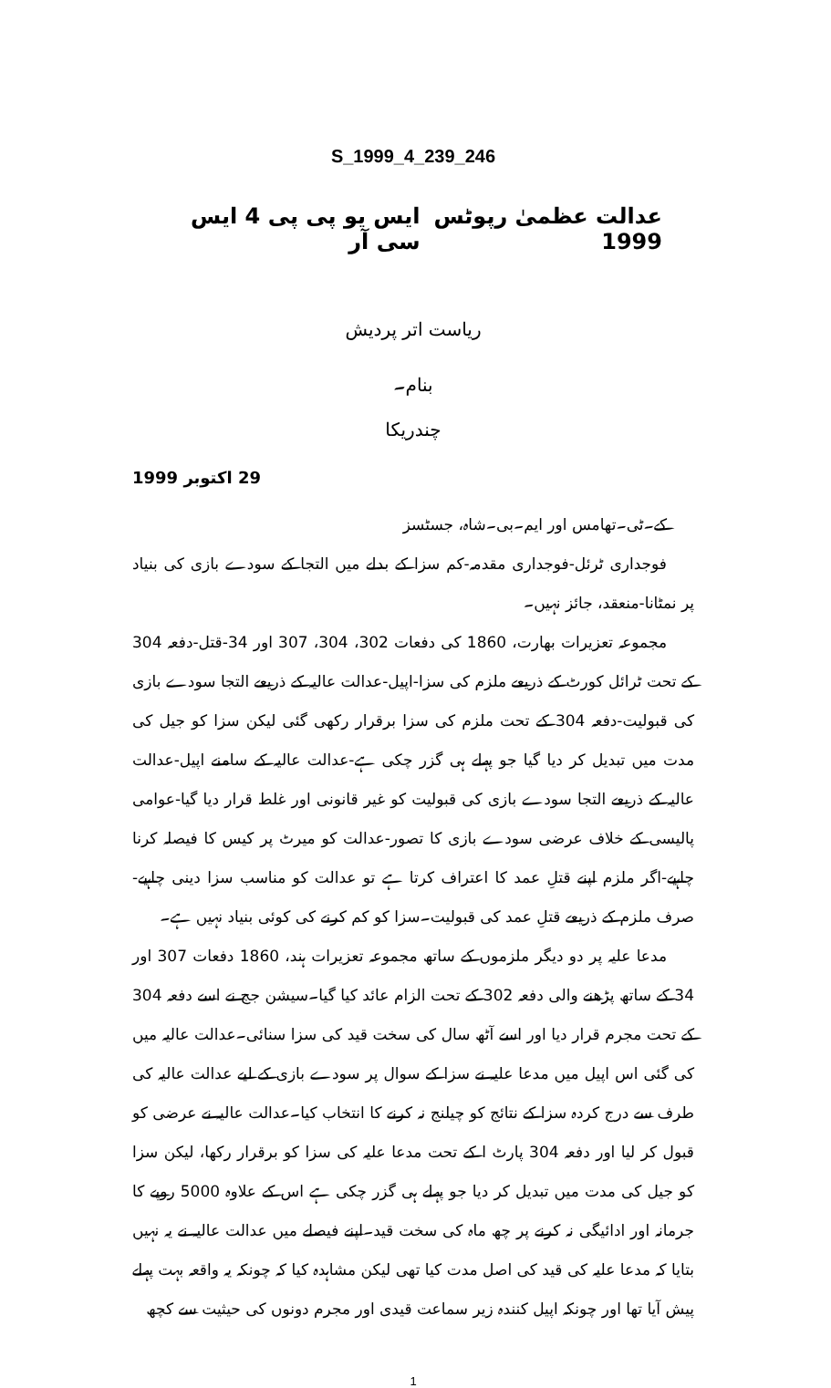S_1999_4_239_246
عدالت عظمیٰ رپوٹس 1999 ایس یو پی پی 4 ایس سی آر
ریاست اتر پردیش
بنام۔
چندریکا
29 اکتوبر 1999
کے۔ٹی۔تھامس اور ایم۔بی۔شاہ، جسٹسز
فوجداری ٹرئل-فوجداری مقدمہ-کم سزا کے بدلے میں التجا کے سودے بازی کی بنیاد پر نمٹانا-منعقد، جائز نہیں۔
مجموعہ تعزیرات بھارت، 1860 کی دفعات 302، 304، 307 اور 34-قتل-دفعہ 304 کے تحت ٹرائل کورٹ کے ذریعے ملزم کی سزا-اپیل-عدالت عالیہ کے ذریعے التجا سودے بازی کی قبولیت-دفعہ 304 کے تحت ملزم کی سزا برقرار رکھی گئی لیکن سزا کو جیل کی مدت میں تبدیل کر دیا گیا جو پہلے ہی گزر چکی ہے-عدالت عالیہ کے سامنے اپیل-عدالت عالیہ کے ذریعے التجا سودے بازی کی قبولیت کو غیر قانونی اور غلط قرار دیا گیا-عوامی پالیسی کے خلاف عرضی سودے بازی کا تصور-عدالت کو میرٹ پر کیس کا فیصلہ کرنا چاہیے-اگر ملزم اپنے قتلِ عمد کا اعتراف کرتا ہے تو عدالت کو مناسب سزا دینی چاہیے-صرف ملزم کے ذریعے قتلِ عمد کی قبولیت۔سزا کو کم کرنے کی کوئی بنیاد نہیں ہے۔
مدعا علیہ پر دو دیگر ملزموں کے ساتھ مجموعہ تعزیرات ہند، 1860 دفعات 307 اور 34 کے ساتھ پڑھنے والی دفعہ 302 کے تحت الزام عائد کیا گیا۔سیشن جج نے اسے دفعہ 304 کے تحت مجرم قرار دیا اور اسے آٹھ سال کی سخت قید کی سزا سنائی۔عدالت عالیہ میں کی گئی اس اپیل میں مدعا علیہ نے سزا کے سوال پر سودے بازی کے لیے عدالت عالیہ کی طرف سے درج کردہ سزا کے نتائج کو چیلنج نہ کرنے کا انتخاب کیا۔عدالت عالیہ نے عرضی کو قبول کر لیا اور دفعہ 304 پارٹ ا کے تحت مدعا علیہ کی سزا کو برقرار رکھا، لیکن سزا کو جیل کی مدت میں تبدیل کر دیا جو پہلے ہی گزر چکی ہے اس کے علاوہ 5000 روپے کا جرمانہ اور ادائیگی نہ کرنے پر چھ ماہ کی سخت قید۔اپنے فیصلے میں عدالت عالیہ نے یہ نہیں بتایا کہ مدعا علیہ کی قید کی اصل مدت کیا تھی لیکن مشاہدہ کیا کہ چونکہ یہ واقعہ بہت پہلے پیش آیا تھا اور چونکہ اپیل کنندہ زیر سماعت قیدی اور مجرم دونوں کی حیثیت سے کچھ
1